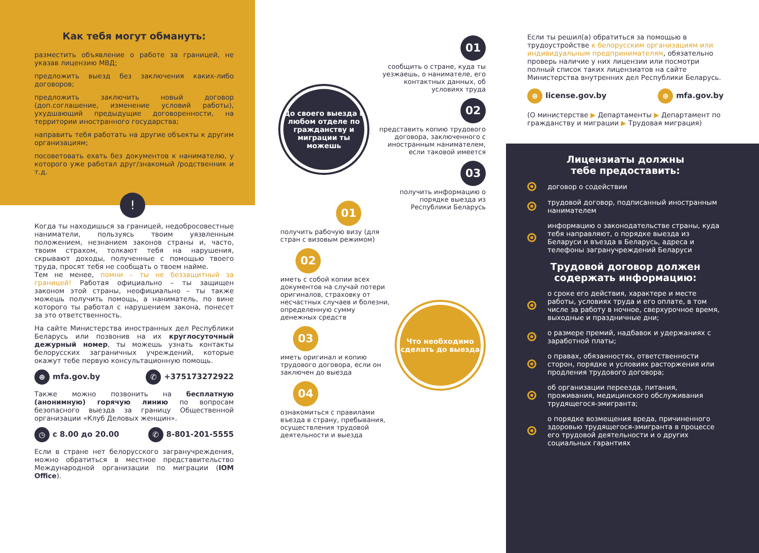Как тебя могут обмануть:
разместить объявление о работе за границей, не указав лицензию МВД;
предложить выезд без заключения каких-либо договоров;
предложить заключить новый договор (доп.соглашение, изменение условий работы), ухудшающий предыдущие договоренности, на территории иностранного государства;
направить тебя работать на другие объекты к другим организациям;
посоветовать ехать без документов к нанимателю, у которого уже работал друг/знакомый /родственник и т.д.
!
Когда ты находишься за границей, недобросовестные наниматели, пользуясь твоим уязвленным положением, незнанием законов страны и, часто, твоим страхом, толкают тебя на нарушения, скрывают доходы, полученные с помощью твоего труда, просят тебя не сообщать о твоем найме.
Тем не менее, помни – ты не беззащитный за границей! Работая официально – ты защищен законом этой страны, неофициально – ты также можешь получить помощь, а наниматель, по вине которого ты работал с нарушением закона, понесет за это ответственность.
На сайте Министерства иностранных дел Республики Беларусь или позвонив на их круглосуточный дежурный номер, ты можешь узнать контакты белорусских заграничных учреждений, которые окажут тебе первую консультационную помощь.
⊕ mfa.gov.by ✆ +375173272922
Также можно позвонить на бесплатную (анонимную) горячую линию по вопросам безопасного выезда за границу Общественной организации «Клуб Деловых женщин».
◷ с 8.00 до 20.00 ✆ 8-801-201-5555
Если в стране нет белорусского загранучреждения, можно обратиться в местное представительство Международной организации по миграции (IOM Office).
До своего выезда в любом отделе по гражданству и миграции ты можешь
01
сообщить о стране, куда ты уезжаешь, о нанимателе, его контактных данных, об условиях труда
02
представить копию трудового договора, заключенного с иностранным нанимателем, если таковой имеется
03
получить информацию о порядке выезда из Республики Беларусь
01
получить рабочую визу (для стран с визовым режимом)
02
иметь с собой копии всех документов на случай потери оригиналов, страховку от несчастных случаев и болезни, определенную сумму денежных средств
03
иметь оригинал и копию трудового договора, если он заключен до выезда
04
ознакомиться с правилами въезда в страну, пребывания, осуществления трудовой деятельности и выезда
Что необходимо сделать до выезда
Если ты решил(а) обратиться за помощью в трудоустройстве к белорусским организациям или индивидуальным предпринимателям, обязательно проверь наличие у них лицензии или посмотри полный список таких лицензиатов на сайте Министерства внутренних дел Республики Беларусь.
⊕ license.gov.by ⊕ mfa.gov.by
(О министерстве ▶ Департаменты ▶ Департамент по гражданству и миграции ▶ Трудовая миграция)
Лицензиаты должны
тебе предоставить:
договор о содействии
трудовой договор, подписанный иностранным нанимателем
информацию о законодательстве страны, куда тебя направляют, о порядке выезда из Беларуси и въезда в Беларусь, адреса и телефоны загранучреждений Беларуси
Трудовой договор должен
содержать информацию:
о сроке его действия, характере и месте работы, условиях труда и его оплате, в том числе за работу в ночное, сверхурочное время, выходные и праздничные дни;
о размере премий, надбавок и удержаниях с заработной платы;
о правах, обязанностях, ответственности сторон, порядке и условиях расторжения или продления трудового договора;
об организации переезда, питания, проживания, медицинского обслуживания трудящегося-эмигранта;
о порядке возмещения вреда, причиненного здоровью трудящегося-эмигранта в процессе его трудовой деятельности и о других социальных гарантиях